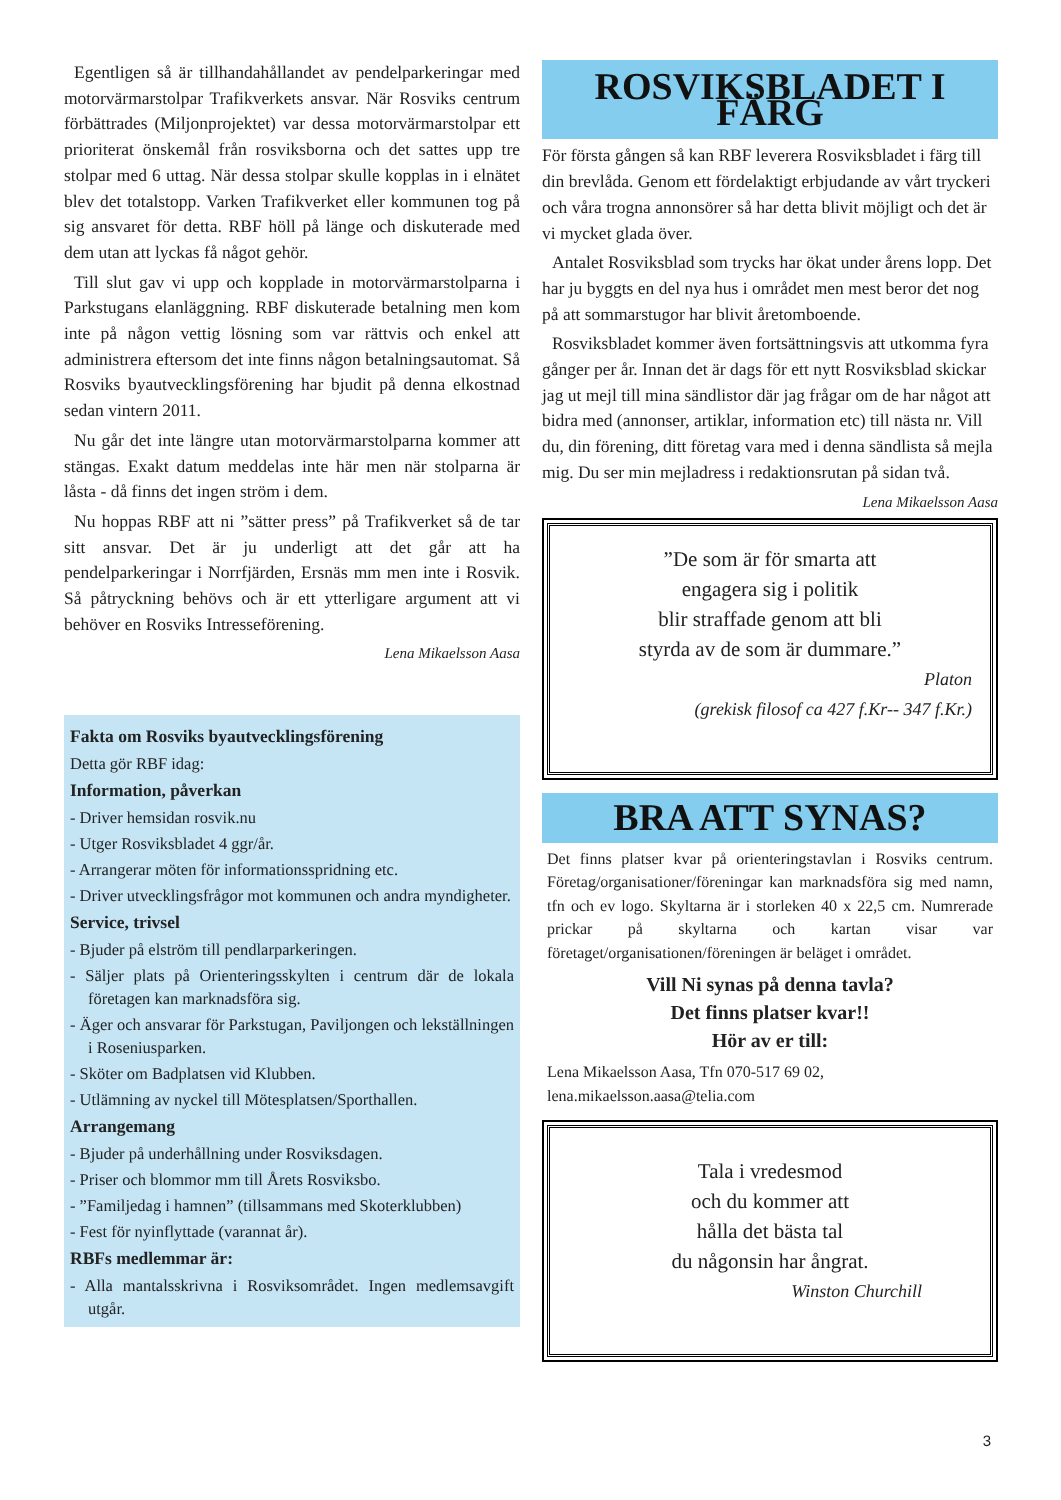Egentligen så är tillhandahållandet av pendelparkeringar med motorvärmarstolpar Trafikverkets ansvar. När Rosviks centrum förbättrades (Miljonprojektet) var dessa motorvärmarstolpar ett prioriterat önskemål från rosviksborna och det sattes upp tre stolpar med 6 uttag. När dessa stolpar skulle kopplas in i elnätet blev det totalstopp. Varken Trafikverket eller kommunen tog på sig ansvaret för detta. RBF höll på länge och diskuterade med dem utan att lyckas få något gehör.
Till slut gav vi upp och kopplade in motorvärmarstolparna i Parkstugans elanläggning. RBF diskuterade betalning men kom inte på någon vettig lösning som var rättvis och enkel att administrera eftersom det inte finns någon betalningsautomat. Så Rosviks byautvecklingsförening har bjudit på denna elkostnad sedan vintern 2011.
Nu går det inte längre utan motorvärmarstolparna kommer att stängas. Exakt datum meddelas inte här men när stolparna är låsta - då finns det ingen ström i dem.
Nu hoppas RBF att ni ”sätter press” på Trafikverket så de tar sitt ansvar. Det är ju underligt att det går att ha pendelparkeringar i Norrfjärden, Ersnäs mm men inte i Rosvik. Så påtryckning behövs och är ett ytterligare argument att vi behöver en Rosviks Intresseförening.
Lena Mikaelsson Aasa
Fakta om Rosviks byautvecklingsförening
Detta gör RBF idag:
Information, påverkan
- Driver hemsidan rosvik.nu
- Utger Rosviksbladet 4 ggr/år.
- Arrangerar möten för informationsspridning etc.
- Driver utvecklingsfrågor mot kommunen och andra myndigheter.
Service, trivsel
- Bjuder på elström till pendlarparkeringen.
- Säljer plats på Orienteringsskylten i centrum där de lokala företagen kan marknadsföra sig.
- Äger och ansvarar för Parkstugan, Paviljongen och lekställningen i Roseniusparken.
- Sköter om Badplatsen vid Klubben.
- Utlämning av nyckel till Mötesplatsen/Sporthallen.
Arrangemang
- Bjuder på underhållning under Rosviksdagen.
- Priser och blommor mm till Årets Rosviksbo.
- ”Familjedag i hamnen” (tillsammans med Skoterklubben)
- Fest för nyinflyttade (varannat år).
RBFs medlemmar är:
- Alla mantalsskrivna i Rosviksområdet. Ingen medlemsavgift utgår.
ROSVIKSBLADET I FÄRG
För första gången så kan RBF leverera Rosviksbladet i färg till din brevlåda. Genom ett fördelaktigt erbjudande av vårt tryckeri och våra trogna annonsörer så har detta blivit möjligt och det är vi mycket glada över.
Antalet Rosviksblad som trycks har ökat under årens lopp. Det har ju byggts en del nya hus i området men mest beror det nog på att sommarstugor har blivit åretomboende.
Rosviksbladet kommer även fortsättningsvis att utkomma fyra gånger per år. Innan det är dags för ett nytt Rosviksblad skickar jag ut mejl till mina sändlistor där jag frågar om de har något att bidra med (annonser, artiklar, information etc) till nästa nr. Vill du, din förening, ditt företag vara med i denna sändlista så mejla mig. Du ser min mejladress i redaktionsrutan på sidan två.
Lena Mikaelsson Aasa
”De som är för smarta att
engagera sig i politik
blir straffade genom att bli
styrda av de som är dummare.”
Platon
(grekisk filosof ca 427 f.Kr-- 347 f.Kr.)
BRA ATT SYNAS?
Det finns platser kvar på orienteringstavlan i Rosviks centrum. Företag/organisationer/föreningar kan marknadsföra sig med namn, tfn och ev logo. Skyltarna är i storleken 40 x 22,5 cm. Numrerade prickar på skyltarna och kartan visar var företaget/organisationen/föreningen är beläget i området.
Vill Ni synas på denna tavla?
Det finns platser kvar!!
Hör av er till:
Lena Mikaelsson Aasa, Tfn 070-517 69 02,
lena.mikaelsson.aasa@telia.com
Tala i vredesmod
och du kommer att
hålla det bästa tal
du någonsin har ångrat.
Winston Churchill
3